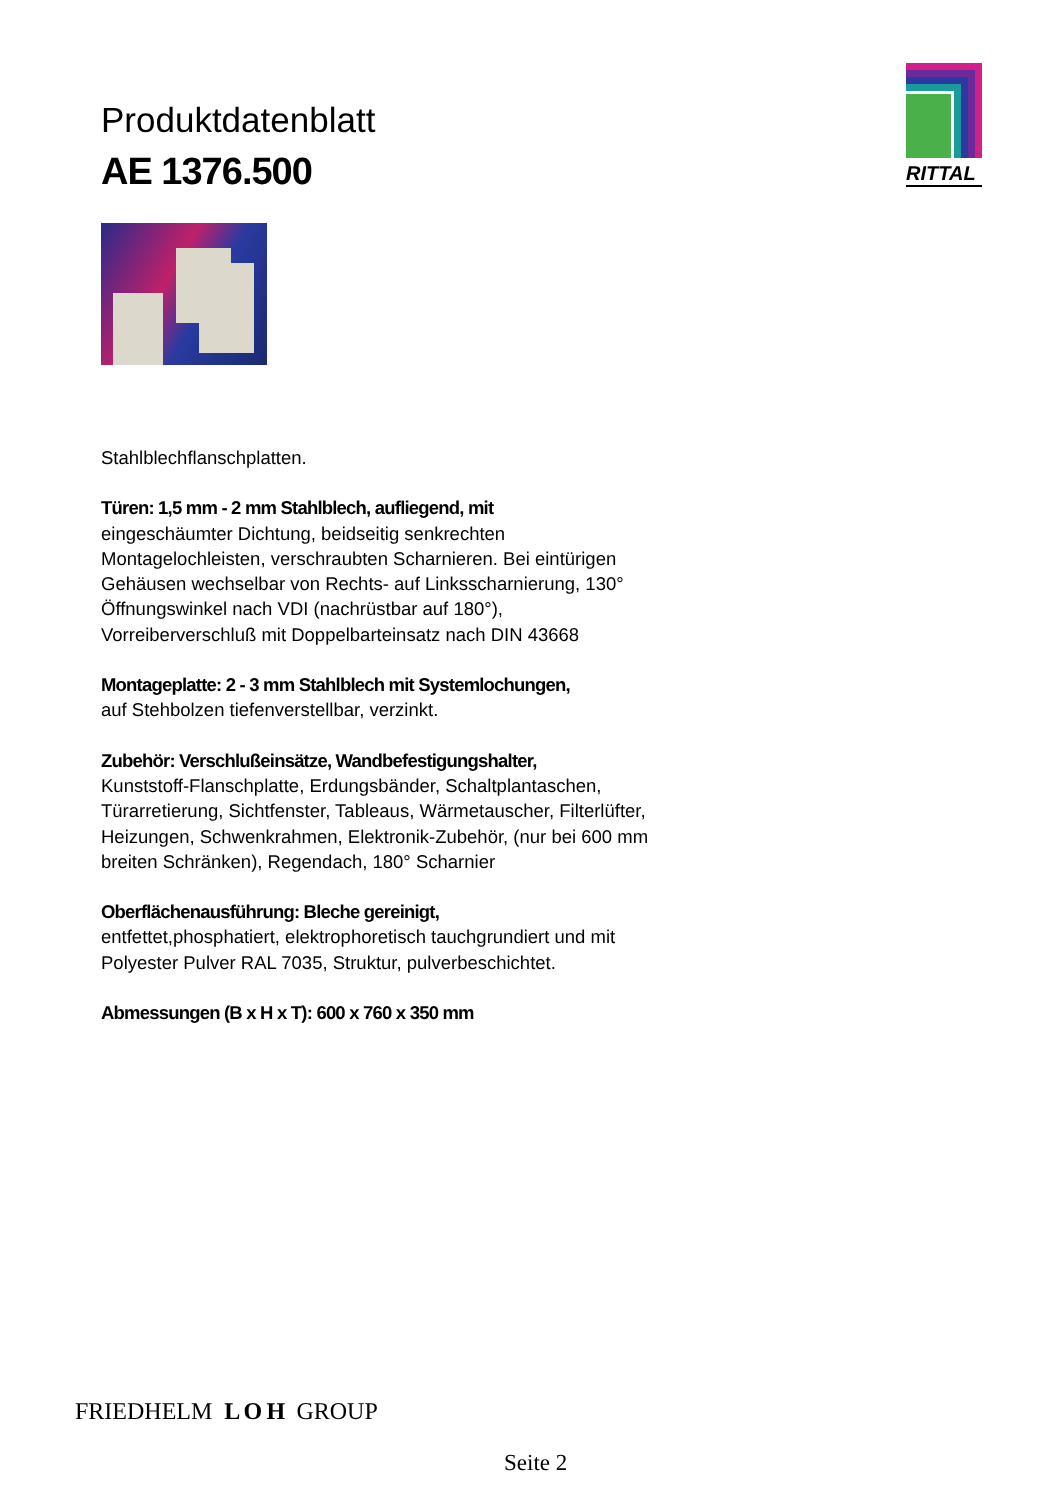Produktdatenblatt
AE 1376.500
RITTAL
Stahlblechflanschplatten.
Türen: 1,5 mm - 2 mm Stahlblech, aufliegend, mit
eingeschäumter Dichtung, beidseitig senkrechten Montagelochleisten, verschraubten Scharnieren. Bei eintürigen Gehäusen wechselbar von Rechts- auf Linksscharnierung, 130° Öffnungswinkel nach VDI (nachrüstbar auf 180°), Vorreiberverschluß mit Doppelbarteinsatz nach DIN 43668
Montageplatte: 2 - 3 mm Stahlblech mit Systemlochungen,
auf Stehbolzen tiefenverstellbar, verzinkt.
Zubehör: Verschlußeinsätze, Wandbefestigungshalter,
Kunststoff-Flanschplatte, Erdungsbänder, Schaltplantaschen, Türarretierung, Sichtfenster, Tableaus, Wärmetauscher, Filterlüfter, Heizungen, Schwenkrahmen, Elektronik-Zubehör, (nur bei 600 mm breiten Schränken), Regendach, 180° Scharnier
Oberflächenausführung: Bleche gereinigt,
entfettet,phosphatiert, elektrophoretisch tauchgrundiert und mit Polyester Pulver RAL 7035, Struktur, pulverbeschichtet.
Abmessungen (B x H x T): 600 x 760 x 350 mm
FRIEDHELM L O H GROUP
Seite 2